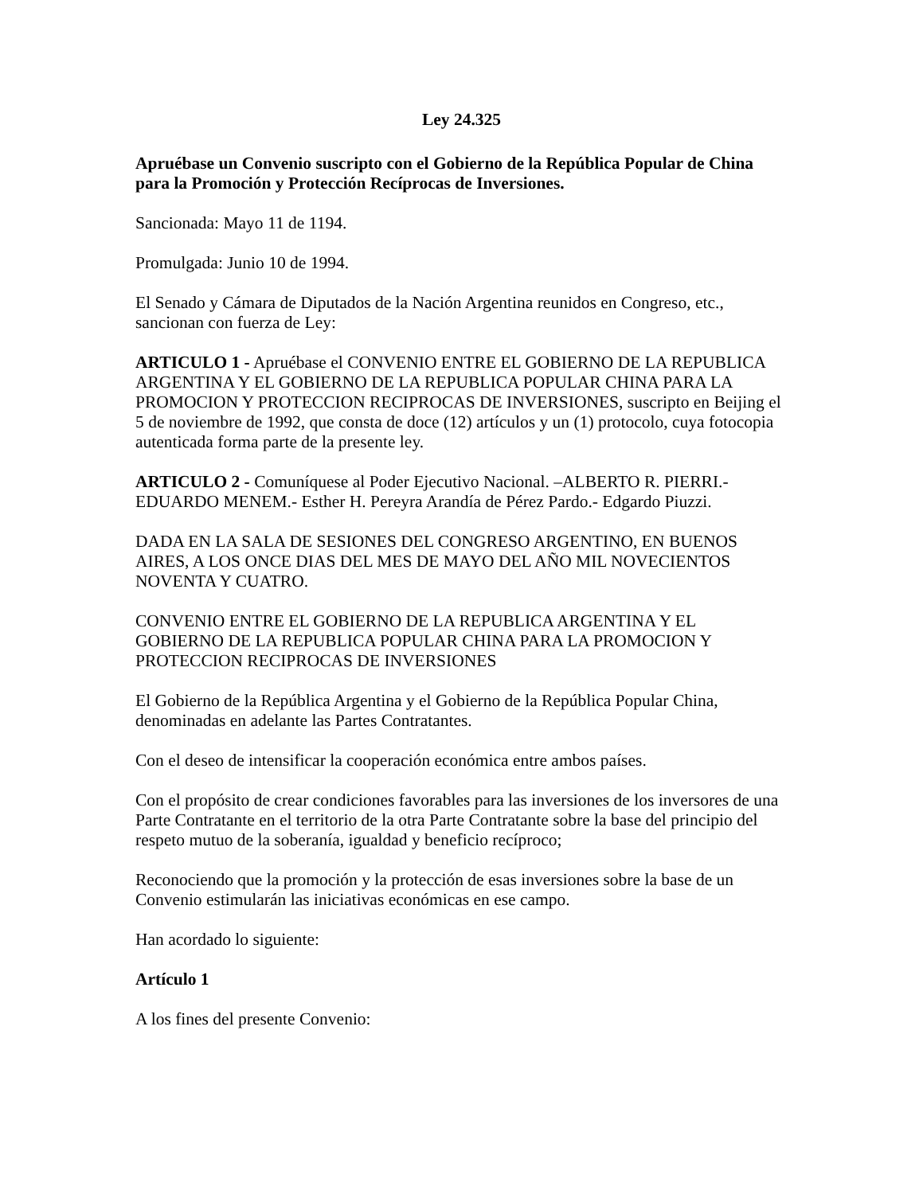Ley 24.325
Apruébase un Convenio suscripto con el Gobierno de la República Popular de China para la Promoción y Protección Recíprocas de Inversiones.
Sancionada: Mayo 11 de 1194.
Promulgada: Junio 10 de 1994.
El Senado y Cámara de Diputados de la Nación Argentina reunidos en Congreso, etc., sancionan con fuerza de Ley:
ARTICULO 1 - Apruébase el CONVENIO ENTRE EL GOBIERNO DE LA REPUBLICA ARGENTINA Y EL GOBIERNO DE LA REPUBLICA POPULAR CHINA PARA LA PROMOCION Y PROTECCION RECIPROCAS DE INVERSIONES, suscripto en Beijing el 5 de noviembre de 1992, que consta de doce (12) artículos y un (1) protocolo, cuya fotocopia autenticada forma parte de la presente ley.
ARTICULO 2 - Comuníquese al Poder Ejecutivo Nacional. –ALBERTO R. PIERRI.- EDUARDO MENEM.- Esther H. Pereyra Arandía de Pérez Pardo.- Edgardo Piuzzi.
DADA EN LA SALA DE SESIONES DEL CONGRESO ARGENTINO, EN BUENOS AIRES, A LOS ONCE DIAS DEL MES DE MAYO DEL AÑO MIL NOVECIENTOS NOVENTA Y CUATRO.
CONVENIO ENTRE EL GOBIERNO DE LA REPUBLICA ARGENTINA Y EL GOBIERNO DE LA REPUBLICA POPULAR CHINA PARA LA PROMOCION Y PROTECCION RECIPROCAS DE INVERSIONES
El Gobierno de la República Argentina y el Gobierno de la República Popular China, denominadas en adelante las Partes Contratantes.
Con el deseo de intensificar la cooperación económica entre ambos países.
Con el propósito de crear condiciones favorables para las inversiones de los inversores de una Parte Contratante en el territorio de la otra Parte Contratante sobre la base del principio del respeto mutuo de la soberanía, igualdad y beneficio recíproco;
Reconociendo que la promoción y la protección de esas inversiones sobre la base de un Convenio estimularán las iniciativas económicas en ese campo.
Han acordado lo siguiente:
Artículo 1
A los fines del presente Convenio: